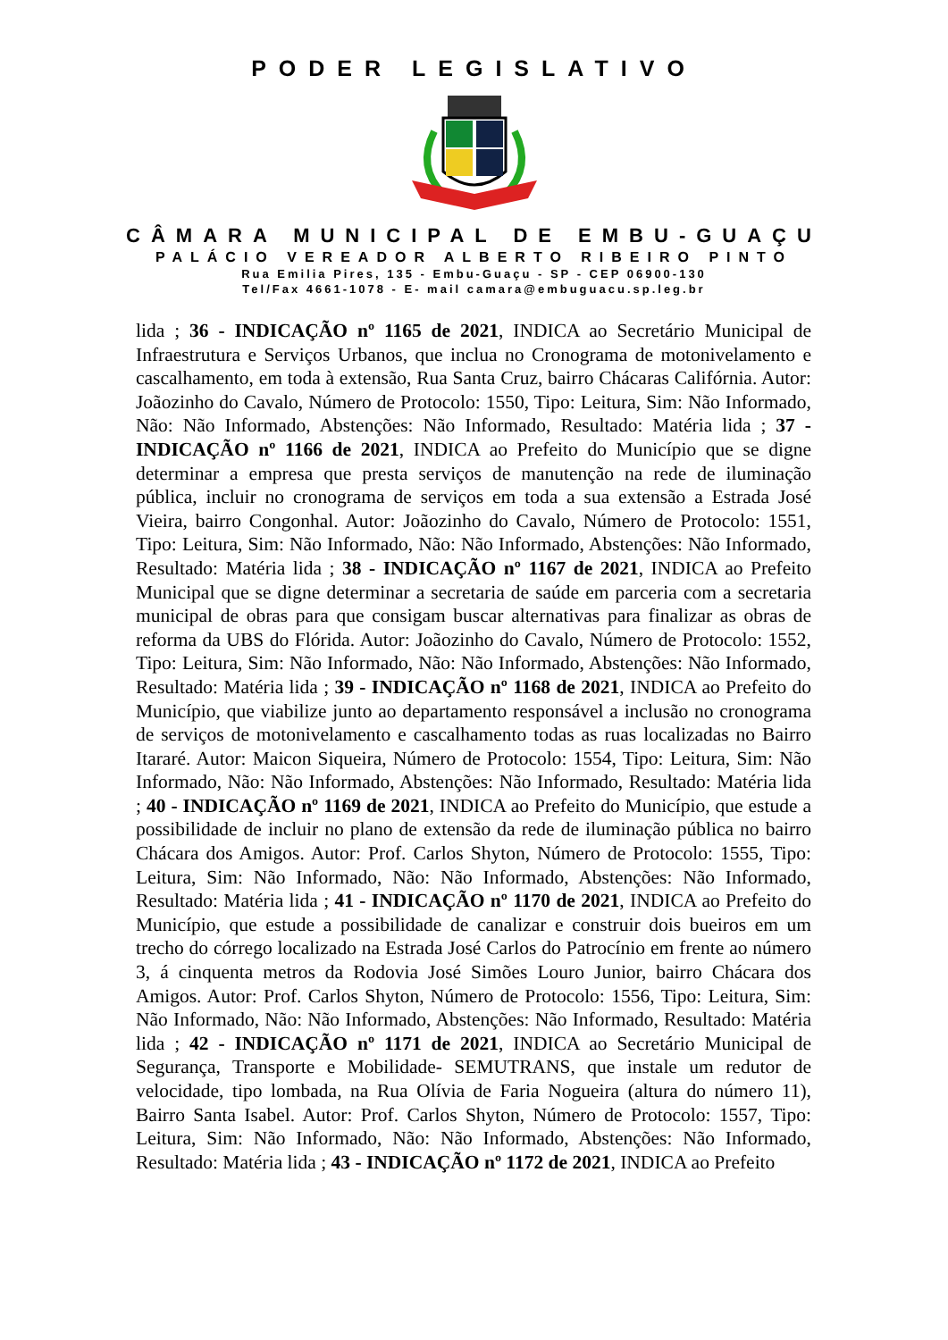PODER LEGISLATIVO
CÂMARA MUNICIPAL DE EMBU-GUAÇU
PALÁCIO VEREADOR ALBERTO RIBEIRO PINTO
Rua Emilia Pires, 135 - Embu-Guaçu - SP - CEP 06900-130
Tel/Fax 4661-1078 - E- mail camara@embuguacu.sp.leg.br
lida ; 36 - INDICAÇÃO nº 1165 de 2021, INDICA ao Secretário Municipal de Infraestrutura e Serviços Urbanos, que inclua no Cronograma de motonivelamento e cascalhamento, em toda à extensão, Rua Santa Cruz, bairro Chácaras Califórnia. Autor: Joãozinho do Cavalo, Número de Protocolo: 1550, Tipo: Leitura, Sim: Não Informado, Não: Não Informado, Abstenções: Não Informado, Resultado: Matéria lida ; 37 - INDICAÇÃO nº 1166 de 2021, INDICA ao Prefeito do Município que se digne determinar a empresa que presta serviços de manutenção na rede de iluminação pública, incluir no cronograma de serviços em toda a sua extensão a Estrada José Vieira, bairro Congonhal. Autor: Joãozinho do Cavalo, Número de Protocolo: 1551, Tipo: Leitura, Sim: Não Informado, Não: Não Informado, Abstenções: Não Informado, Resultado: Matéria lida ; 38 - INDICAÇÃO nº 1167 de 2021, INDICA ao Prefeito Municipal que se digne determinar a secretaria de saúde em parceria com a secretaria municipal de obras para que consigam buscar alternativas para finalizar as obras de reforma da UBS do Flórida. Autor: Joãozinho do Cavalo, Número de Protocolo: 1552, Tipo: Leitura, Sim: Não Informado, Não: Não Informado, Abstenções: Não Informado, Resultado: Matéria lida ; 39 - INDICAÇÃO nº 1168 de 2021, INDICA ao Prefeito do Município, que viabilize junto ao departamento responsável a inclusão no cronograma de serviços de motonivelamento e cascalhamento todas as ruas localizadas no Bairro Itararé. Autor: Maicon Siqueira, Número de Protocolo: 1554, Tipo: Leitura, Sim: Não Informado, Não: Não Informado, Abstenções: Não Informado, Resultado: Matéria lida ; 40 - INDICAÇÃO nº 1169 de 2021, INDICA ao Prefeito do Município, que estude a possibilidade de incluir no plano de extensão da rede de iluminação pública no bairro Chácara dos Amigos. Autor: Prof. Carlos Shyton, Número de Protocolo: 1555, Tipo: Leitura, Sim: Não Informado, Não: Não Informado, Abstenções: Não Informado, Resultado: Matéria lida ; 41 - INDICAÇÃO nº 1170 de 2021, INDICA ao Prefeito do Município, que estude a possibilidade de canalizar e construir dois bueiros em um trecho do córrego localizado na Estrada José Carlos do Patrocínio em frente ao número 3, á cinquenta metros da Rodovia José Simões Louro Junior, bairro Chácara dos Amigos. Autor: Prof. Carlos Shyton, Número de Protocolo: 1556, Tipo: Leitura, Sim: Não Informado, Não: Não Informado, Abstenções: Não Informado, Resultado: Matéria lida ; 42 - INDICAÇÃO nº 1171 de 2021, INDICA ao Secretário Municipal de Segurança, Transporte e Mobilidade- SEMUTRANS, que instale um redutor de velocidade, tipo lombada, na Rua Olívia de Faria Nogueira (altura do número 11), Bairro Santa Isabel. Autor: Prof. Carlos Shyton, Número de Protocolo: 1557, Tipo: Leitura, Sim: Não Informado, Não: Não Informado, Abstenções: Não Informado, Resultado: Matéria lida ; 43 - INDICAÇÃO nº 1172 de 2021, INDICA ao Prefeito